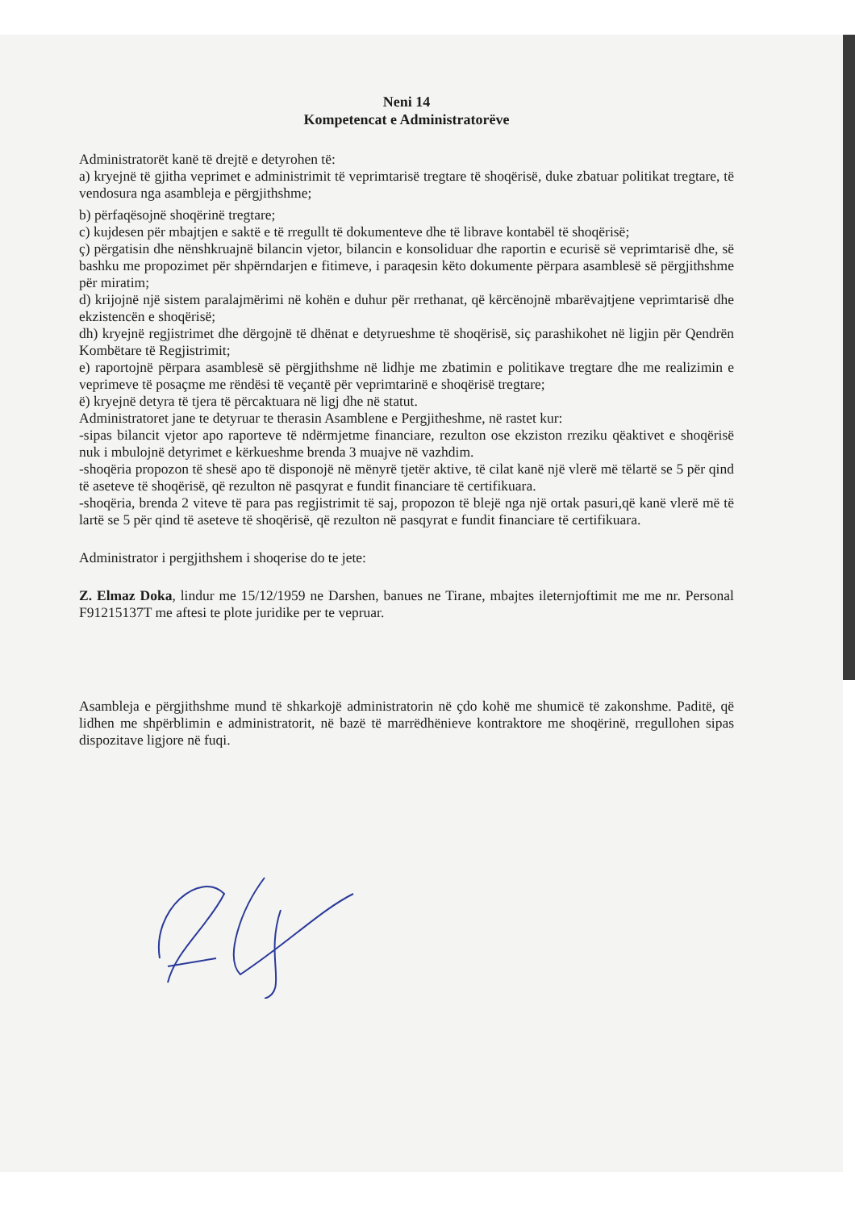Neni 14
Kompetencat e Administratorëve
Administratorët kanë të drejtë e detyrohen të:
a) kryejnë të gjitha veprimet e administrimit të veprimtarisë tregtare të shoqërisë, duke zbatuar politikat tregtare, të vendosura nga asambleja e përgjithshme;
b) përfaqësojnë shoqërinë tregtare;
c) kujdesen për mbajtjen e saktë e të rregullt të dokumenteve dhe të librave kontabël të shoqërisë;
ç) përgatisin dhe nënshkruajnë bilancin vjetor, bilancin e konsoliduar dhe raportin e ecurisë së veprimtarisë dhe, së bashku me propozimet për shpërndarjen e fitimeve, i paraqesin këto dokumente përpara asamblesë së përgjithshme për miratim;
d) krijojnë një sistem paralajmërimi në kohën e duhur për rrethanat, që kërcënojnë mbarëvajtjene veprimtarisë dhe ekzistencën e shoqërisë;
dh) kryejnë regjistrimet dhe dërgojnë të dhënat e detyrueshme të shoqërisë, siç parashikohet në ligjin për Qendrën Kombëtare të Regjistrimit;
e) raportojnë përpara asamblesë së përgjithshme në lidhje me zbatimin e politikave tregtare dhe me realizimin e veprimeve të posaçme me rëndësi të veçantë për veprimtarinë e shoqërisë tregtare;
ë) kryejnë detyra të tjera të përcaktuara në ligj dhe në statut.
Administratoret jane te detyruar te therasin Asamblene e Pergjitheshme, në rastet kur:
-sipas bilancit vjetor apo raporteve të ndërmjetme financiare, rezulton ose ekziston rreziku qëaktivet e shoqërisë nuk i mbulojnë detyrimet e kërkueshme brenda 3 muajve në vazhdim.
-shoqëria propozon të shesë apo të disponojë në mënyrë tjetër aktive, të cilat kanë një vlerë më tëlartë se 5 për qind të aseteve të shoqërisë, që rezulton në pasqyrat e fundit financiare të certifikuara.
-shoqëria, brenda 2 viteve të para pas regjistrimit të saj, propozon të blejë nga një ortak pasuri,që kanë vlerë më të lartë se 5 për qind të aseteve të shoqërisë, që rezulton në pasqyrat e fundit financiare të certifikuara.
Administrator i pergjithshem i shoqerise do te jete:
Z. Elmaz Doka, lindur me 15/12/1959 ne Darshen, banues ne Tirane, mbajtes ileternjoftimit me me nr. Personal F91215137T me aftesi te plote juridike per te vepruar.
Asambleja e përgjithshme mund të shkarkojë administratorin në çdo kohë me shumicë të zakonshme. Paditë, që lidhen me shpërblimin e administratorit, në bazë të marrëdhënieve kontraktore me shoqërinë, rregullohen sipas dispozitave ligjore në fuqi.